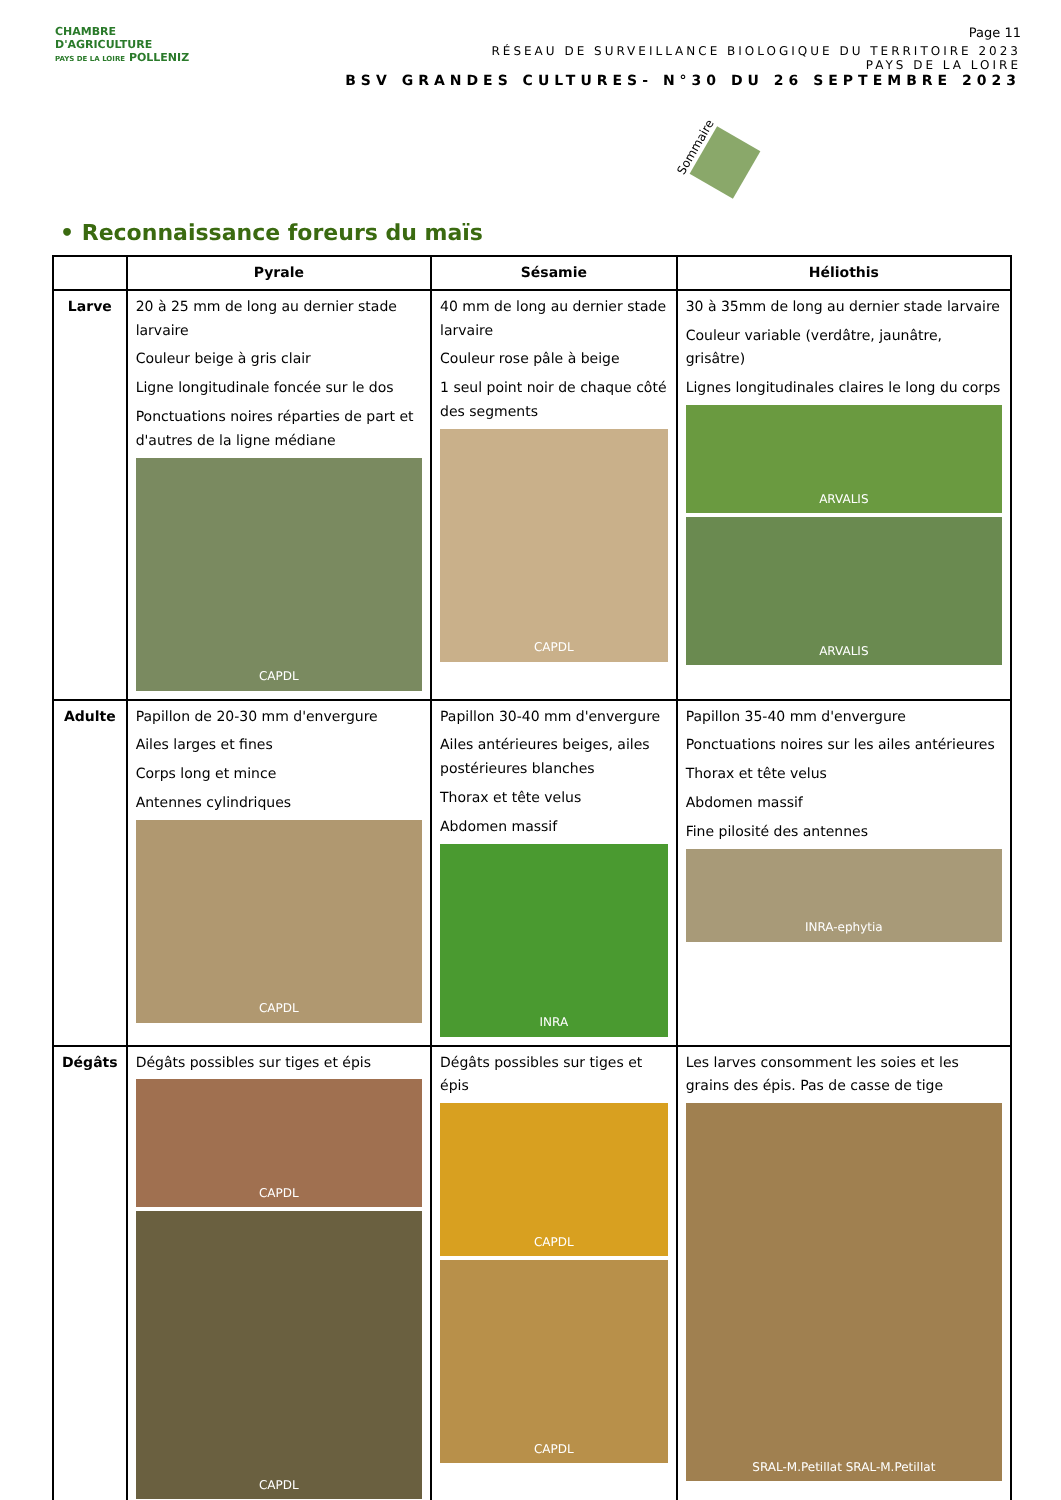CHAMBRE
D'AGRICULTURE
PAYS DE LA LOIRE POLLENIZ
Page 11
RÉSEAU DE SURVEILLANCE BIOLOGIQUE DU TERRITOIRE 2023
PAYS DE LA LOIRE
BSV GRANDES CULTURES- N°30 DU 26 SEPTEMBRE 2023
Sommaire
• Reconnaissance foreurs du maïs
| | Pyrale | Sésamie | Héliothis |
| --- | --- | --- | --- |
| Larve | 20 à 25 mm de long au dernier stade larvaire Couleur beige à gris clair Ligne longitudinale foncée sur le dos Ponctuations noires réparties de part et d'autres de la ligne médiane CAPDL | 40 mm de long au dernier stade larvaire Couleur rose pâle à beige 1 seul point noir de chaque côté des segments CAPDL | 30 à 35mm de long au dernier stade larvaire Couleur variable (verdâtre, jaunâtre, grisâtre) Lignes longitudinales claires le long du corps ARVALIS ARVALIS |
| Adulte | Papillon de 20-30 mm d'envergure Ailes larges et fines Corps long et mince Antennes cylindriques CAPDL | Papillon 30-40 mm d'envergure Ailes antérieures beiges, ailes postérieures blanches Thorax et tête velus Abdomen massif INRA | Papillon 35-40 mm d'envergure Ponctuations noires sur les ailes antérieures Thorax et tête velus Abdomen massif Fine pilosité des antennes INRA-ephytia |
| Dégâts | Dégâts possibles sur tiges et épis CAPDL CAPDL | Dégâts possibles sur tiges et épis CAPDL CAPDL | Les larves consomment les soies et les grains des épis. Pas de casse de tige SRAL-M.Petillat SRAL-M.Petillat |